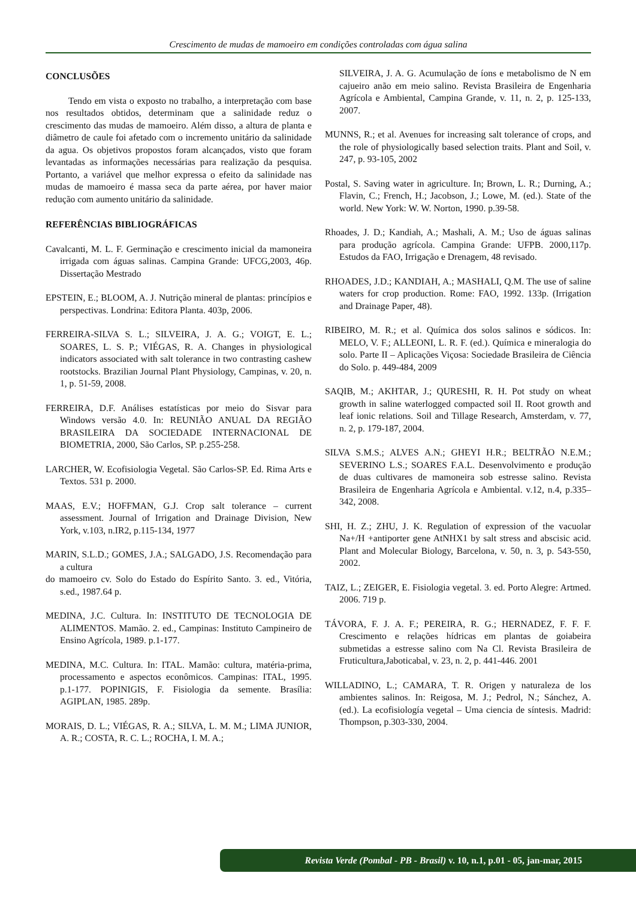Crescimento de mudas de mamoeiro em condições controladas com água salina
CONCLUSÕES
Tendo em vista o exposto no trabalho, a interpretação com base nos resultados obtidos, determinam que a salinidade reduz o crescimento das mudas de mamoeiro. Além disso, a altura de planta e diâmetro de caule foi afetado com o incremento unitário da salinidade da agua. Os objetivos propostos foram alcançados, visto que foram levantadas as informações necessárias para realização da pesquisa. Portanto, a variável que melhor expressa o efeito da salinidade nas mudas de mamoeiro é massa seca da parte aérea, por haver maior redução com aumento unitário da salinidade.
REFERÊNCIAS BIBLIOGRÁFICAS
Cavalcanti, M. L. F. Germinação e crescimento inicial da mamoneira irrigada com águas salinas. Campina Grande: UFCG,2003, 46p. Dissertação Mestrado
EPSTEIN, E.; BLOOM, A. J. Nutrição mineral de plantas: princípios e perspectivas. Londrina: Editora Planta. 403p, 2006.
FERREIRA-SILVA S. L.; SILVEIRA, J. A. G.; VOIGT, E. L.; SOARES, L. S. P.; VIÉGAS, R. A. Changes in physiological indicators associated with salt tolerance in two contrasting cashew rootstocks. Brazilian Journal Plant Physiology, Campinas, v. 20, n. 1, p. 51-59, 2008.
FERREIRA, D.F. Análises estatísticas por meio do Sisvar para Windows versão 4.0. In: REUNIÃO ANUAL DA REGIÃO BRASILEIRA DA SOCIEDADE INTERNACIONAL DE BIOMETRIA, 2000, São Carlos, SP. p.255-258.
LARCHER, W. Ecofisiologia Vegetal. São Carlos-SP. Ed. Rima Arts e Textos. 531 p. 2000.
MAAS, E.V.; HOFFMAN, G.J. Crop salt tolerance – current assessment. Journal of Irrigation and Drainage Division, New York, v.103, n.IR2, p.115-134, 1977
MARIN, S.L.D.; GOMES, J.A.; SALGADO, J.S. Recomendação para a cultura
do mamoeiro cv. Solo do Estado do Espírito Santo. 3. ed., Vitória, s.ed., 1987.64 p.
MEDINA, J.C. Cultura. In: INSTITUTO DE TECNOLOGIA DE ALIMENTOS. Mamão. 2. ed., Campinas: Instituto Campineiro de Ensino Agrícola, 1989. p.1-177.
MEDINA, M.C. Cultura. In: ITAL. Mamão: cultura, matéria-prima, processamento e aspectos econômicos. Campinas: ITAL, 1995. p.1-177. POPINIGIS, F. Fisiologia da semente. Brasília: AGIPLAN, 1985. 289p.
MORAIS, D. L.; VIÉGAS, R. A.; SILVA, L. M. M.; LIMA JUNIOR, A. R.; COSTA, R. C. L.; ROCHA, I. M. A.;
SILVEIRA, J. A. G. Acumulação de íons e metabolismo de N em cajueiro anão em meio salino. Revista Brasileira de Engenharia Agrícola e Ambiental, Campina Grande, v. 11, n. 2, p. 125-133, 2007.
MUNNS, R.; et al. Avenues for increasing salt tolerance of crops, and the role of physiologically based selection traits. Plant and Soil, v. 247, p. 93-105, 2002
Postal, S. Saving water in agriculture. In; Brown, L. R.; Durning, A.; Flavin, C.; French, H.; Jacobson, J.; Lowe, M. (ed.). State of the world. New York: W. W. Norton, 1990. p.39-58.
Rhoades, J. D.; Kandiah, A.; Mashali, A. M.; Uso de águas salinas para produção agrícola. Campina Grande: UFPB. 2000,117p. Estudos da FAO, Irrigação e Drenagem, 48 revisado.
RHOADES, J.D.; KANDIAH, A.; MASHALI, Q.M. The use of saline waters for crop production. Rome: FAO, 1992. 133p. (Irrigation and Drainage Paper, 48).
RIBEIRO, M. R.; et al. Química dos solos salinos e sódicos. In: MELO, V. F.; ALLEONI, L. R. F. (ed.). Química e mineralogia do solo. Parte II – Aplicações Viçosa: Sociedade Brasileira de Ciência do Solo. p. 449-484, 2009
SAQIB, M.; AKHTAR, J.; QURESHI, R. H. Pot study on wheat growth in saline waterlogged compacted soil II. Root growth and leaf ionic relations. Soil and Tillage Research, Amsterdam, v. 77, n. 2, p. 179-187, 2004.
SILVA S.M.S.; ALVES A.N.; GHEYI H.R.; BELTRÃO N.E.M.; SEVERINO L.S.; SOARES F.A.L. Desenvolvimento e produção de duas cultivares de mamoneira sob estresse salino. Revista Brasileira de Engenharia Agrícola e Ambiental. v.12, n.4, p.335–342, 2008.
SHI, H. Z.; ZHU, J. K. Regulation of expression of the vacuolar Na+/H +antiporter gene AtNHX1 by salt stress and abscisic acid. Plant and Molecular Biology, Barcelona, v. 50, n. 3, p. 543-550, 2002.
TAIZ, L.; ZEIGER, E. Fisiologia vegetal. 3. ed. Porto Alegre: Artmed. 2006. 719 p.
TÁVORA, F. J. A. F.; PEREIRA, R. G.; HERNADEZ, F. F. F. Crescimento e relações hídricas em plantas de goiabeira submetidas a estresse salino com Na Cl. Revista Brasileira de Fruticultura,Jaboticabal, v. 23, n. 2, p. 441-446. 2001
WILLADINO, L.; CAMARA, T. R. Origen y naturaleza de los ambientes salinos. In: Reigosa, M. J.; Pedrol, N.; Sánchez, A. (ed.). La ecofisiología vegetal – Uma ciencia de síntesis. Madrid: Thompson, p.303-330, 2004.
Revista Verde (Pombal - PB - Brasil) v. 10, n.1, p.01 - 05, jan-mar, 2015